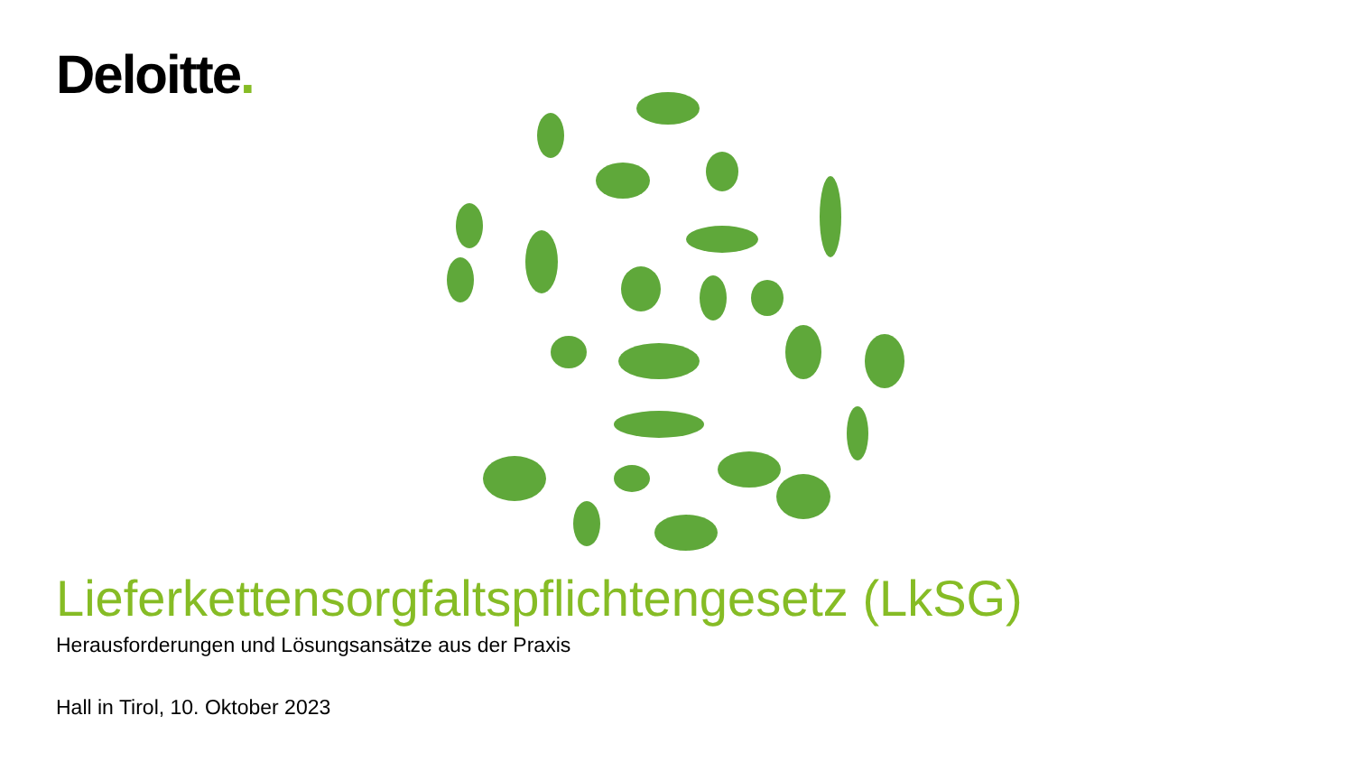Deloitte.
Lieferkettensorgfaltspflichtengesetz (LkSG)
Herausforderungen und Lösungsansätze aus der Praxis
Hall in Tirol, 10. Oktober 2023